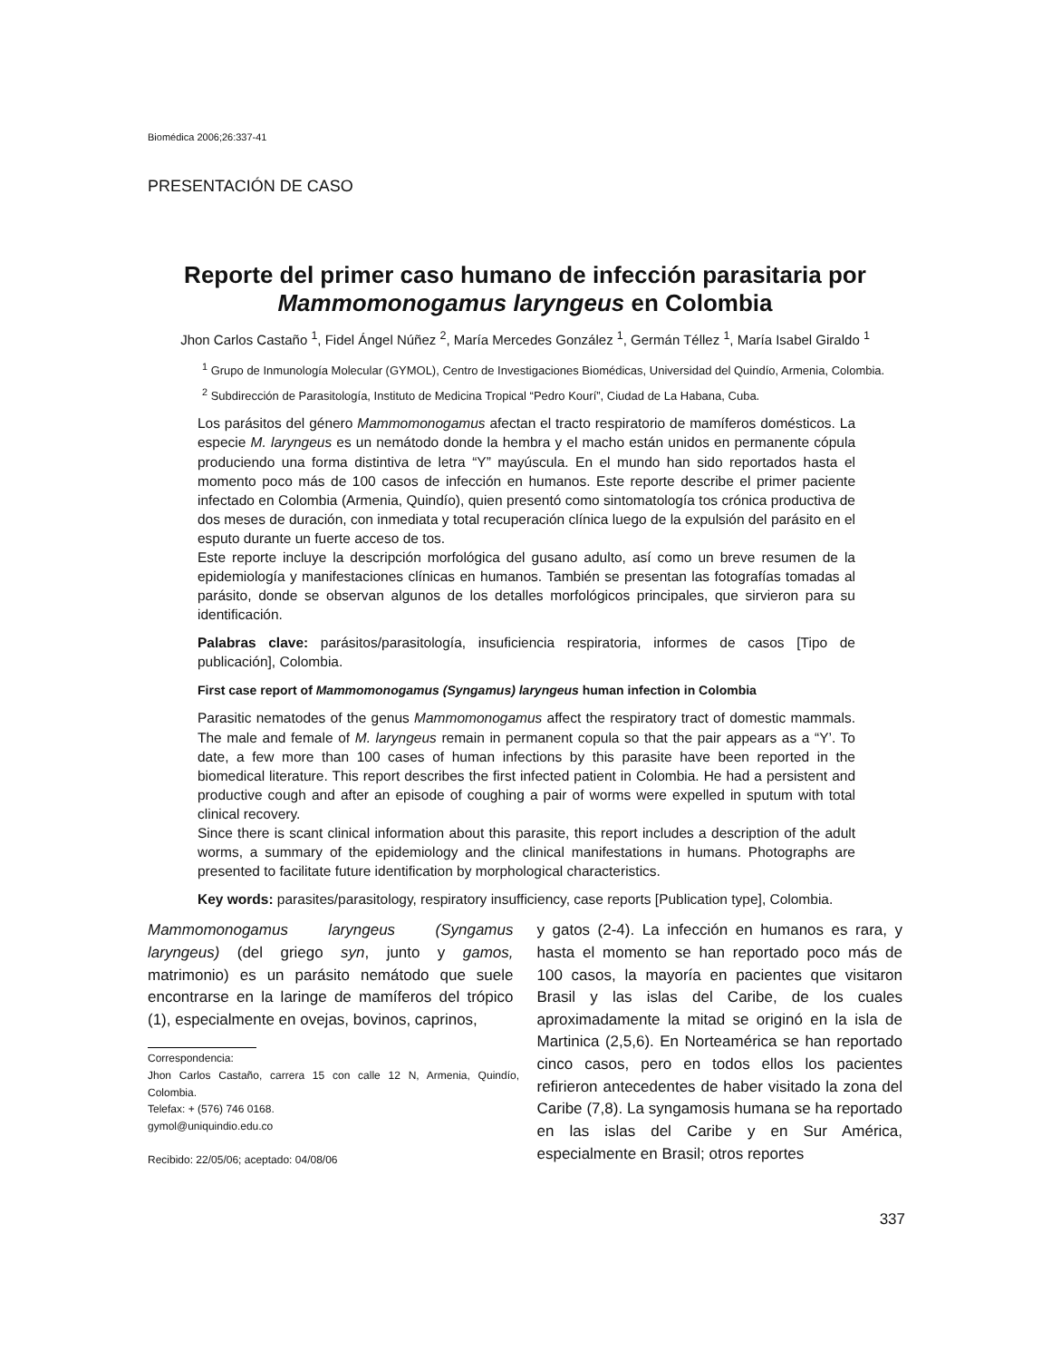Biomédica 2006;26:337-41
PRESENTACIÓN DE CASO
Reporte del primer caso humano de infección parasitaria por Mammomonogamus laryngeus en Colombia
Jhon Carlos Castaño <sup>1</sup>, Fidel Ángel Núñez <sup>2</sup>, María Mercedes González <sup>1</sup>, Germán Téllez <sup>1</sup>, María Isabel Giraldo <sup>1</sup>
<sup>1</sup> Grupo de Inmunología Molecular (GYMOL), Centro de Investigaciones Biomédicas, Universidad del Quindío, Armenia, Colombia.
<sup>2</sup> Subdirección de Parasitología, Instituto de Medicina Tropical “Pedro Kourí”, Ciudad de La Habana, Cuba.
Los parásitos del género Mammomonogamus afectan el tracto respiratorio de mamíferos domésticos. La especie M. laryngeus es un nemátodo donde la hembra y el macho están unidos en permanente cópula produciendo una forma distintiva de letra “Y” mayúscula. En el mundo han sido reportados hasta el momento poco más de 100 casos de infección en humanos. Este reporte describe el primer paciente infectado en Colombia (Armenia, Quindío), quien presentó como sintomatología tos crónica productiva de dos meses de duración, con inmediata y total recuperación clínica luego de la expulsión del parásito en el esputo durante un fuerte acceso de tos.
Este reporte incluye la descripción morfológica del gusano adulto, así como un breve resumen de la epidemiología y manifestaciones clínicas en humanos. También se presentan las fotografías tomadas al parásito, donde se observan algunos de los detalles morfológicos principales, que sirvieron para su identificación.
Palabras clave: parásitos/parasitología, insuficiencia respiratoria, informes de casos [Tipo de publicación], Colombia.
First case report of Mammomonogamus (Syngamus) laryngeus human infection in Colombia
Parasitic nematodes of the genus Mammomonogamus affect the respiratory tract of domestic mammals. The male and female of M. laryngeus remain in permanent copula so that the pair appears as a “Y’. To date, a few more than 100 cases of human infections by this parasite have been reported in the biomedical literature. This report describes the first infected patient in Colombia. He had a persistent and productive cough and after an episode of coughing a pair of worms were expelled in sputum with total clinical recovery.
Since there is scant clinical information about this parasite, this report includes a description of the adult worms, a summary of the epidemiology and the clinical manifestations in humans. Photographs are presented to facilitate future identification by morphological characteristics.
Key words: parasites/parasitology, respiratory insufficiency, case reports [Publication type], Colombia.
Mammomonogamus laryngeus (Syngamus laryngeus) (del griego syn, junto y gamos, matrimonio) es un parásito nemátodo que suele encontrarse en la laringe de mamíferos del trópico (1), especialmente en ovejas, bovinos, caprinos,
Correspondencia:
Jhon Carlos Castaño, carrera 15 con calle 12 N, Armenia, Quindío, Colombia.
Telefax: + (576) 746 0168.
gymol@uniquindio.edu.co
Recibido: 22/05/06; aceptado: 04/08/06
y gatos (2-4). La infección en humanos es rara, y hasta el momento se han reportado poco más de 100 casos, la mayoría en pacientes que visitaron Brasil y las islas del Caribe, de los cuales aproximadamente la mitad se originó en la isla de Martinica (2,5,6). En Norteamérica se han reportado cinco casos, pero en todos ellos los pacientes refirieron antecedentes de haber visitado la zona del Caribe (7,8). La syngamosis humana se ha reportado en las islas del Caribe y en Sur América, especialmente en Brasil; otros reportes
337